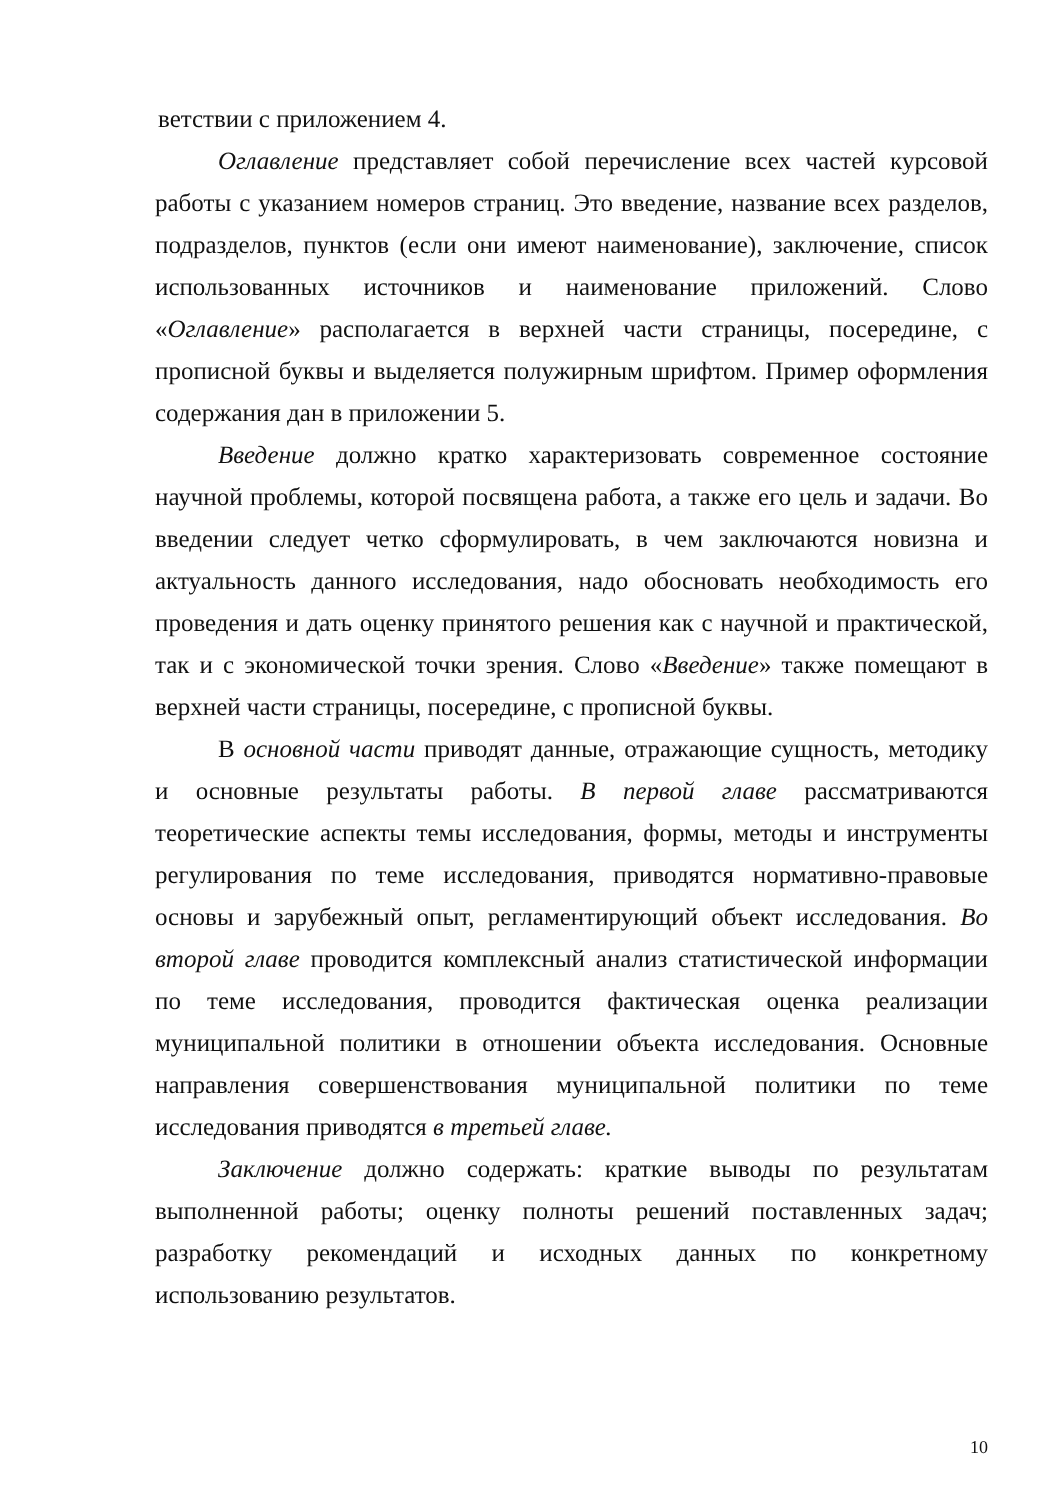ветствии с приложением 4.
Оглавление представляет собой перечисление всех частей курсовой работы с указанием номеров страниц. Это введение, название всех разделов, подразделов, пунктов (если они имеют наименование), заключение, список использованных источников и наименование приложений. Слово «Оглавление» располагается в верхней части страницы, посередине, с прописной буквы и выделяется полужирным шрифтом. Пример оформления содержания дан в приложении 5.
Введение должно кратко характеризовать современное состояние научной проблемы, которой посвящена работа, а также его цель и задачи. Во введении следует четко сформулировать, в чем заключаются новизна и актуальность данного исследования, надо обосновать необходимость его проведения и дать оценку принятого решения как с научной и практической, так и с экономической точки зрения. Слово «Введение» также помещают в верхней части страницы, посередине, с прописной буквы.
В основной части приводят данные, отражающие сущность, методику и основные результаты работы. В первой главе рассматриваются теоретические аспекты темы исследования, формы, методы и инструменты регулирования по теме исследования, приводятся нормативно-правовые основы и зарубежный опыт, регламентирующий объект исследования. Во второй главе проводится комплексный анализ статистической информации по теме исследования, проводится фактическая оценка реализации муниципальной политики в отношении объекта исследования. Основные направления совершенствования муниципальной политики по теме исследования приводятся в третьей главе.
Заключение должно содержать: краткие выводы по результатам выполненной работы; оценку полноты решений поставленных задач; разработку рекомендаций и исходных данных по конкретному использованию результатов.
10